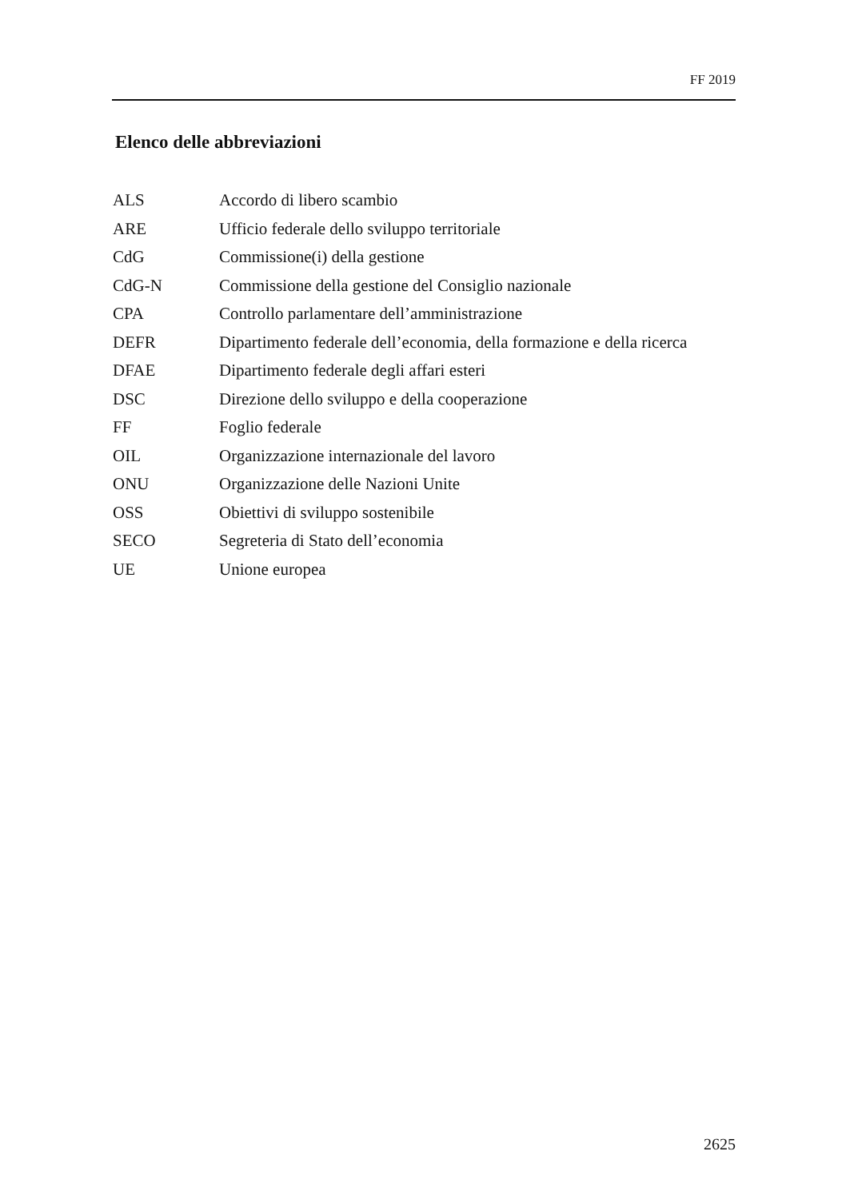FF 2019
Elenco delle abbreviazioni
| ALS | Accordo di libero scambio |
| ARE | Ufficio federale dello sviluppo territoriale |
| CdG | Commissione(i) della gestione |
| CdG-N | Commissione della gestione del Consiglio nazionale |
| CPA | Controllo parlamentare dell’amministrazione |
| DEFR | Dipartimento federale dell’economia, della formazione e della ricerca |
| DFAE | Dipartimento federale degli affari esteri |
| DSC | Direzione dello sviluppo e della cooperazione |
| FF | Foglio federale |
| OIL | Organizzazione internazionale del lavoro |
| ONU | Organizzazione delle Nazioni Unite |
| OSS | Obiettivi di sviluppo sostenibile |
| SECO | Segreteria di Stato dell’economia |
| UE | Unione europea |
2625